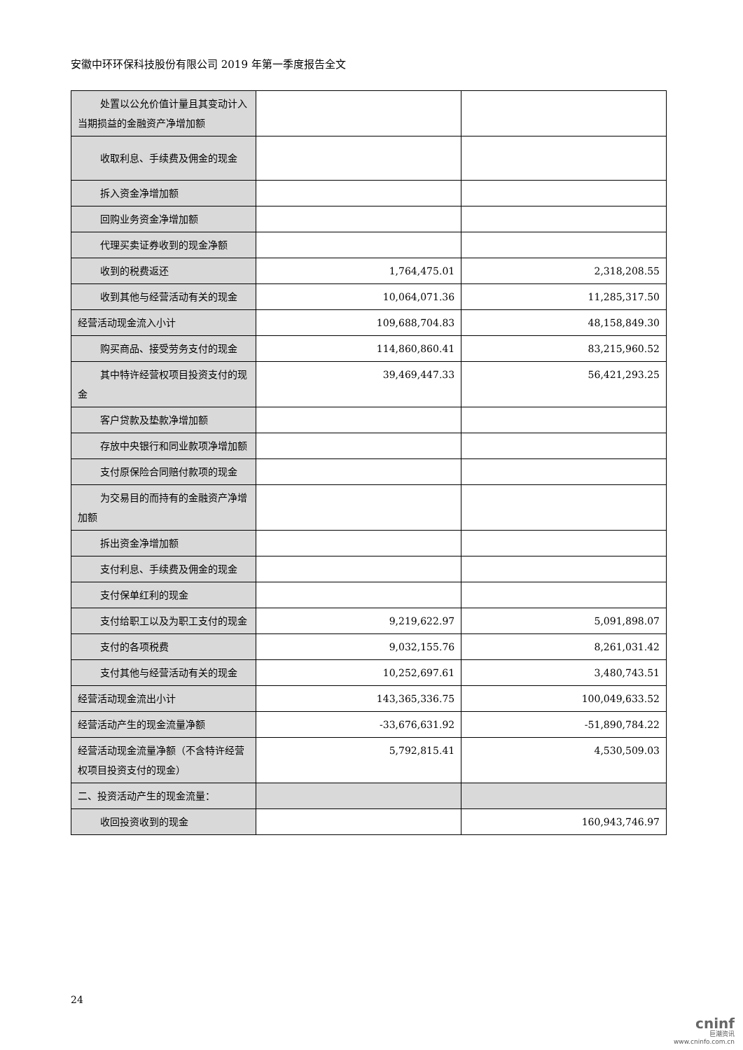安徽中环环保科技股份有限公司 2019 年第一季度报告全文
| 处置以公允价值计量且其变动计入当期损益的金融资产净增加额 | | |
| 收取利息、手续费及佣金的现金 | | |
| 拆入资金净增加额 | | |
| 回购业务资金净增加额 | | |
| 代理买卖证券收到的现金净额 | | |
| 收到的税费返还 | 1,764,475.01 | 2,318,208.55 |
| 收到其他与经营活动有关的现金 | 10,064,071.36 | 11,285,317.50 |
| 经营活动现金流入小计 | 109,688,704.83 | 48,158,849.30 |
| 购买商品、接受劳务支付的现金 | 114,860,860.41 | 83,215,960.52 |
| 其中特许经营权项目投资支付的现金 | 39,469,447.33 | 56,421,293.25 |
| 客户贷款及垫款净增加额 | | |
| 存放中央银行和同业款项净增加额 | | |
| 支付原保险合同赔付款项的现金 | | |
| 为交易目的而持有的金融资产净增加额 | | |
| 拆出资金净增加额 | | |
| 支付利息、手续费及佣金的现金 | | |
| 支付保单红利的现金 | | |
| 支付给职工以及为职工支付的现金 | 9,219,622.97 | 5,091,898.07 |
| 支付的各项税费 | 9,032,155.76 | 8,261,031.42 |
| 支付其他与经营活动有关的现金 | 10,252,697.61 | 3,480,743.51 |
| 经营活动现金流出小计 | 143,365,336.75 | 100,049,633.52 |
| 经营活动产生的现金流量净额 | -33,676,631.92 | -51,890,784.22 |
| 经营活动现金流量净额（不含特许经营权项目投资支付的现金） | 5,792,815.41 | 4,530,509.03 |
| 二、投资活动产生的现金流量： | | |
| 收回投资收到的现金 | | 160,943,746.97 |
24
cninf
巨潮资讯
www.cninfo.com.cn